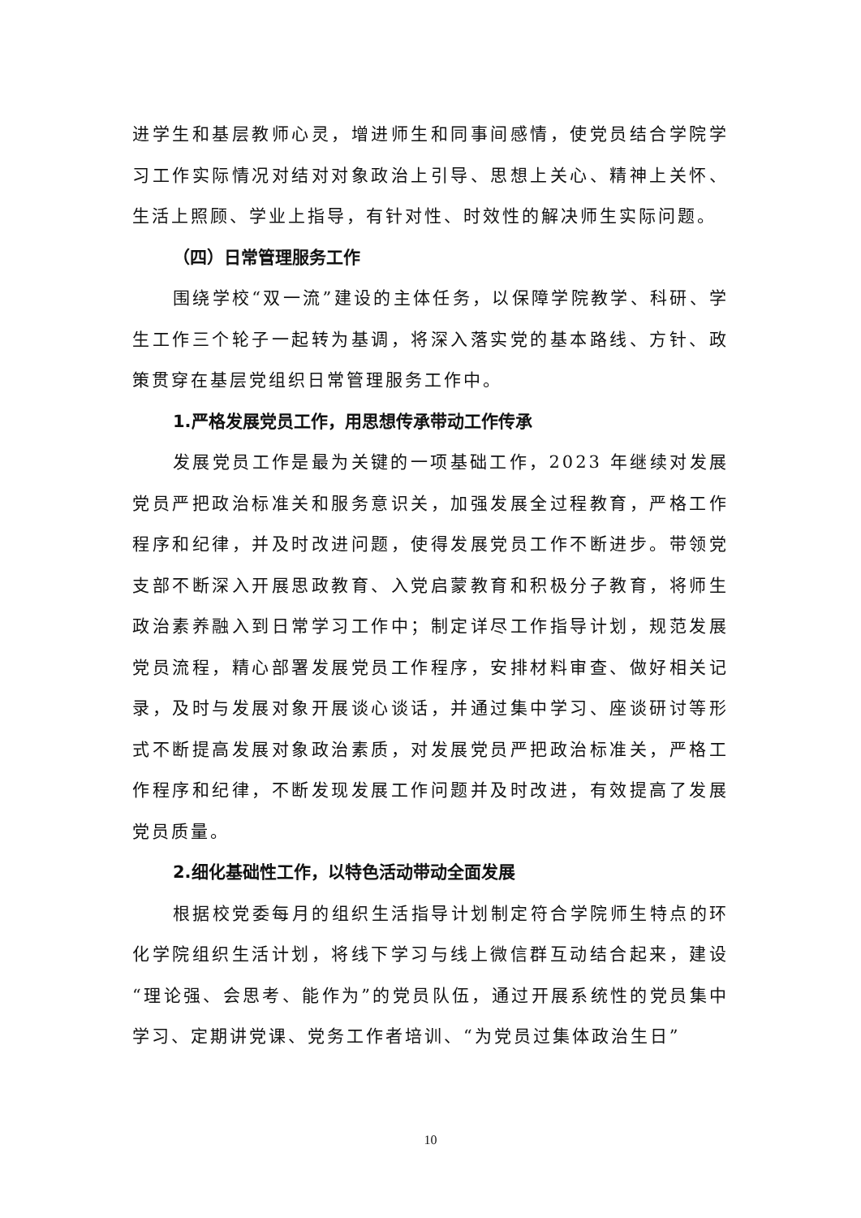进学生和基层教师心灵，增进师生和同事间感情，使党员结合学院学习工作实际情况对结对对象政治上引导、思想上关心、精神上关怀、生活上照顾、学业上指导，有针对性、时效性的解决师生实际问题。
（四）日常管理服务工作
围绕学校“双一流”建设的主体任务，以保障学院教学、科研、学生工作三个轮子一起转为基调，将深入落实党的基本路线、方针、政策贯穿在基层党组织日常管理服务工作中。
1.严格发展党员工作，用思想传承带动工作传承
发展党员工作是最为关键的一项基础工作，2023 年继续对发展党员严把政治标准关和服务意识关，加强发展全过程教育，严格工作程序和纪律，并及时改进问题，使得发展党员工作不断进步。带领党支部不断深入开展思政教育、入党启蒙教育和积极分子教育，将师生政治素养融入到日常学习工作中；制定详尽工作指导计划，规范发展党员流程，精心部署发展党员工作程序，安排材料审查、做好相关记录，及时与发展对象开展谈心谈话，并通过集中学习、座谈研讨等形式不断提高发展对象政治素质，对发展党员严把政治标准关，严格工作程序和纪律，不断发现发展工作问题并及时改进，有效提高了发展党员质量。
2.细化基础性工作，以特色活动带动全面发展
根据校党委每月的组织生活指导计划制定符合学院师生特点的环化学院组织生活计划，将线下学习与线上微信群互动结合起来，建设“理论强、会思考、能作为”的党员队伍，通过开展系统性的党员集中学习、定期讲党课、党务工作者培训、“为党员过集体政治生日”
10